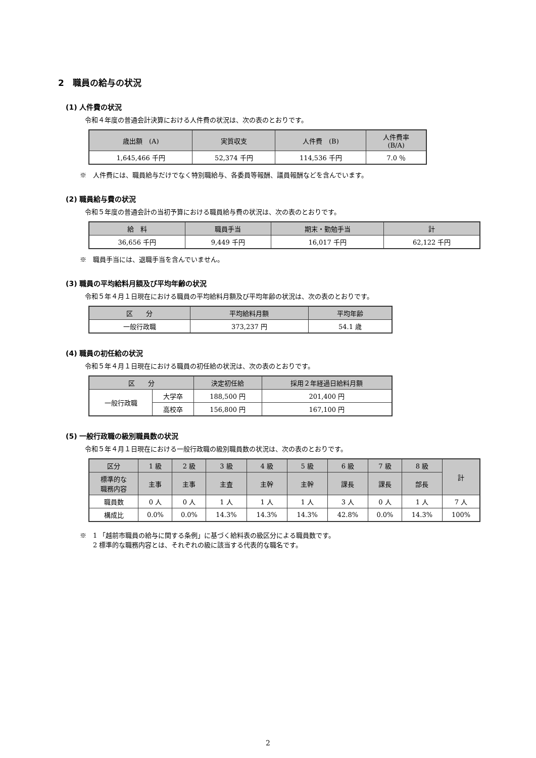2　職員の給与の状況
(1) 人件費の状況
令和４年度の普通会計決算における人件費の状況は、次の表のとおりです。
| 歳出額 (A) | 実質収支 | 人件費 (B) | 人件費率 (B/A) |
| --- | --- | --- | --- |
| 1,645,466 千円 | 52,374 千円 | 114,536 千円 | 7.0 ％ |
※　人件費には、職員給与だけでなく特別職給与、各委員等報酬、議員報酬などを含んでいます。
(2) 職員給与費の状況
令和５年度の普通会計の当初予算における職員給与費の状況は、次の表のとおりです。
| 給 料 | 職員手当 | 期末・勤勉手当 | 計 |
| --- | --- | --- | --- |
| 36,656 千円 | 9,449 千円 | 16,017 千円 | 62,122 千円 |
※　職員手当には、退職手当を含んでいません。
(3) 職員の平均給料月額及び平均年齢の状況
令和５年４月１日現在における職員の平均給料月額及び平均年齢の状況は、次の表のとおりです。
| 区 分 | 平均給料月額 | 平均年齢 |
| --- | --- | --- |
| 一般行政職 | 373,237 円 | 54.1 歳 |
(4) 職員の初任給の状況
令和５年４月１日現在における職員の初任給の状況は、次の表のとおりです。
| 区 分 | | 決定初任給 | 採用２年経過日給料月額 |
| --- | --- | --- | --- |
| 一般行政職 | 大学卒 | 188,500 円 | 201,400 円 |
| | 高校卒 | 156,800 円 | 167,100 円 |
(5) 一般行政職の級別職員数の状況
令和５年４月１日現在における一般行政職の級別職員数の状況は、次の表のとおりです。
| 区分 | 1 級 | 2 級 | 3 級 | 4 級 | 5 級 | 6 級 | 7 級 | 8 級 | 計 |
| --- | --- | --- | --- | --- | --- | --- | --- | --- | --- |
| 標準的な 職務内容 | 主事 | 主事 | 主査 | 主幹 | 主幹 | 課長 | 課長 | 部長 | |
| 職員数 | 0 人 | 0 人 | 1 人 | 1 人 | 1 人 | 3 人 | 0 人 | 1 人 | 7 人 |
| 構成比 | 0.0% | 0.0% | 14.3% | 14.3% | 14.3% | 42.8% | 0.0% | 14.3% | 100% |
※　1 「越前市職員の給与に関する条例」に基づく給料表の級区分による職員数です。
　　2 標準的な職務内容とは、それぞれの級に該当する代表的な職名です。
2